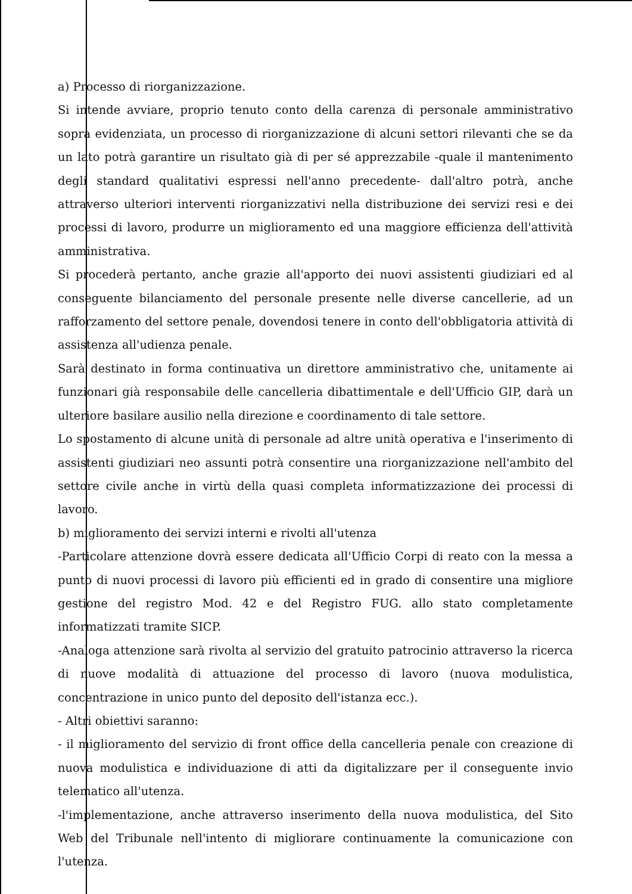a) Processo di riorganizzazione.
Si intende avviare, proprio tenuto conto della carenza di personale amministrativo sopra evidenziata, un processo di riorganizzazione di alcuni settori rilevanti che se da un lato potrà garantire un risultato già di per sé apprezzabile -quale il mantenimento degli standard qualitativi espressi nell'anno precedente- dall'altro potrà, anche attraverso ulteriori interventi riorganizzativi nella distribuzione dei servizi resi e dei processi di lavoro, produrre un miglioramento ed una maggiore efficienza dell'attività amministrativa.
Si procederà pertanto, anche grazie all'apporto dei nuovi assistenti giudiziari ed al conseguente bilanciamento del personale presente nelle diverse cancellerie, ad un rafforzamento del settore penale, dovendosi tenere in conto dell'obbligatoria attività di assistenza all'udienza penale.
Sarà destinato in forma continuativa un direttore amministrativo che, unitamente ai funzionari già responsabile delle cancelleria dibattimentale e dell'Ufficio GIP, darà un ulteriore basilare ausilio nella direzione e coordinamento di tale settore.
Lo spostamento di alcune unità di personale ad altre unità operativa e l'inserimento di assistenti giudiziari neo assunti potrà consentire una riorganizzazione nell'ambito del settore civile anche in virtù della quasi completa informatizzazione dei processi di lavoro.
b) miglioramento dei servizi interni e rivolti all'utenza
-Particolare attenzione dovrà essere dedicata all'Ufficio Corpi di reato con la messa a punto di nuovi processi di lavoro più efficienti ed in grado di consentire una migliore gestione del registro Mod. 42 e del Registro FUG. allo stato completamente informatizzati tramite SICP.
-Analoga attenzione sarà rivolta al servizio del gratuito patrocinio attraverso la ricerca di nuove modalità di attuazione del processo di lavoro (nuova modulistica, concentrazione in unico punto del deposito dell'istanza ecc.).
- Altri obiettivi saranno:
- il miglioramento del servizio di front office della cancelleria penale con creazione di nuova modulistica e individuazione di atti da digitalizzare per il conseguente invio telematico all'utenza.
-l'implementazione, anche attraverso inserimento della nuova modulistica, del Sito Web del Tribunale nell'intento di migliorare continuamente la comunicazione con l'utenza.